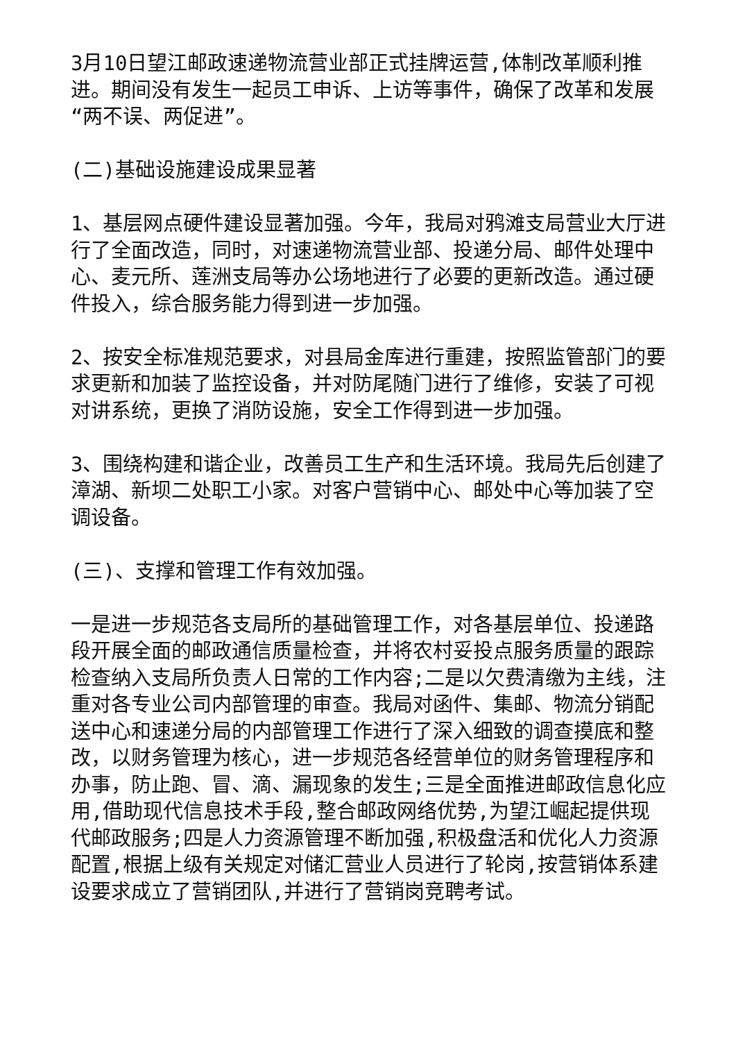3月10日望江邮政速递物流营业部正式挂牌运营,体制改革顺利推进。期间没有发生一起员工申诉、上访等事件，确保了改革和发展“两不误、两促进”。
(二)基础设施建设成果显著
1、基层网点硬件建设显著加强。今年，我局对鸦滩支局营业大厅进行了全面改造，同时，对速递物流营业部、投递分局、邮件处理中心、麦元所、莲洲支局等办公场地进行了必要的更新改造。通过硬件投入，综合服务能力得到进一步加强。
2、按安全标准规范要求，对县局金库进行重建，按照监管部门的要求更新和加装了监控设备，并对防尾随门进行了维修，安装了可视对讲系统，更换了消防设施，安全工作得到进一步加强。
3、围绕构建和谐企业，改善员工生产和生活环境。我局先后创建了漳湖、新坝二处职工小家。对客户营销中心、邮处中心等加装了空调设备。
(三)、支撑和管理工作有效加强。
一是进一步规范各支局所的基础管理工作，对各基层单位、投递路段开展全面的邮政通信质量检查，并将农村妥投点服务质量的跟踪检查纳入支局所负责人日常的工作内容;二是以欠费清缴为主线，注重对各专业公司内部管理的审查。我局对函件、集邮、物流分销配送中心和速递分局的内部管理工作进行了深入细致的调查摸底和整改，以财务管理为核心，进一步规范各经营单位的财务管理程序和办事，防止跑、冒、滴、漏现象的发生;三是全面推进邮政信息化应用,借助现代信息技术手段,整合邮政网络优势,为望江崛起提供现代邮政服务;四是人力资源管理不断加强,积极盘活和优化人力资源配置,根据上级有关规定对储汇营业人员进行了轮岗,按营销体系建设要求成立了营销团队,并进行了营销岗竞聘考试。